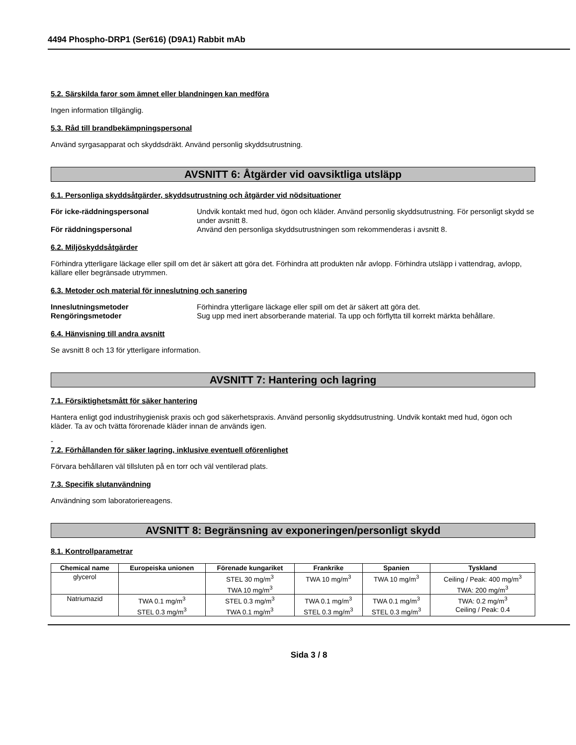4494 Phospho-DRP1 (Ser616) (D9A1) Rabbit mAb
5.2. Särskilda faror som ämnet eller blandningen kan medföra
Ingen information tillgänglig.
5.3. Råd till brandbekämpningspersonal
Använd syrgasapparat och skyddsdräkt. Använd personlig skyddsutrustning.
AVSNITT 6: Åtgärder vid oavsiktliga utsläpp
6.1. Personliga skyddsåtgärder, skyddsutrustning och åtgärder vid nödsituationer
För icke-räddningspersonal Undvik kontakt med hud, ögon och kläder. Använd personlig skyddsutrustning. För personligt skydd se under avsnitt 8. För räddningspersonal Använd den personliga skyddsutrustningen som rekommenderas i avsnitt 8.
6.2. Miljöskyddsåtgärder
Förhindra ytterligare läckage eller spill om det är säkert att göra det. Förhindra att produkten når avlopp. Förhindra utsläpp i vattendrag, avlopp, källare eller begränsade utrymmen.
6.3. Metoder och material för inneslutning och sanering
Inneslutningsmetoder Förhindra ytterligare läckage eller spill om det är säkert att göra det. Rengöringsmetoder Sug upp med inert absorberande material. Ta upp och förflytta till korrekt märkta behållare.
6.4. Hänvisning till andra avsnitt
Se avsnitt 8 och 13 för ytterligare information.
AVSNITT 7: Hantering och lagring
7.1. Försiktighetsmått för säker hantering
Hantera enligt god industrihygienisk praxis och god säkerhetspraxis. Använd personlig skyddsutrustning. Undvik kontakt med hud, ögon och kläder. Ta av och tvätta förorenade kläder innan de används igen.
-
7.2. Förhållanden för säker lagring, inklusive eventuell oförenlighet
Förvara behållaren väl tillsluten på en torr och väl ventilerad plats.
7.3. Specifik slutanvändning
Användning som laboratoriereagens.
AVSNITT 8: Begränsning av exponeringen/personligt skydd
8.1. Kontrollparametrar
| Chemical name | Europeiska unionen | Förenade kungariket | Frankrike | Spanien | Tyskland |
| --- | --- | --- | --- | --- | --- |
| glycerol | | STEL 30 mg/m<sup>3</sup> TWA 10 mg/m<sup>3</sup> | TWA 10 mg/m<sup>3</sup> | TWA 10 mg/m<sup>3</sup> | Ceiling / Peak: 400 mg/m<sup>3</sup> TWA: 200 mg/m<sup>3</sup> |
| Natriumazid | TWA 0.1 mg/m<sup>3</sup> STEL 0.3 mg/m<sup>3</sup> | STEL 0.3 mg/m<sup>3</sup> TWA 0.1 mg/m<sup>3</sup> | TWA 0.1 mg/m<sup>3</sup> STEL 0.3 mg/m<sup>3</sup> | TWA 0.1 mg/m<sup>3</sup> STEL 0.3 mg/m<sup>3</sup> | TWA: 0.2 mg/m<sup>3</sup> Ceiling / Peak: 0.4 |
Sida 3 / 8